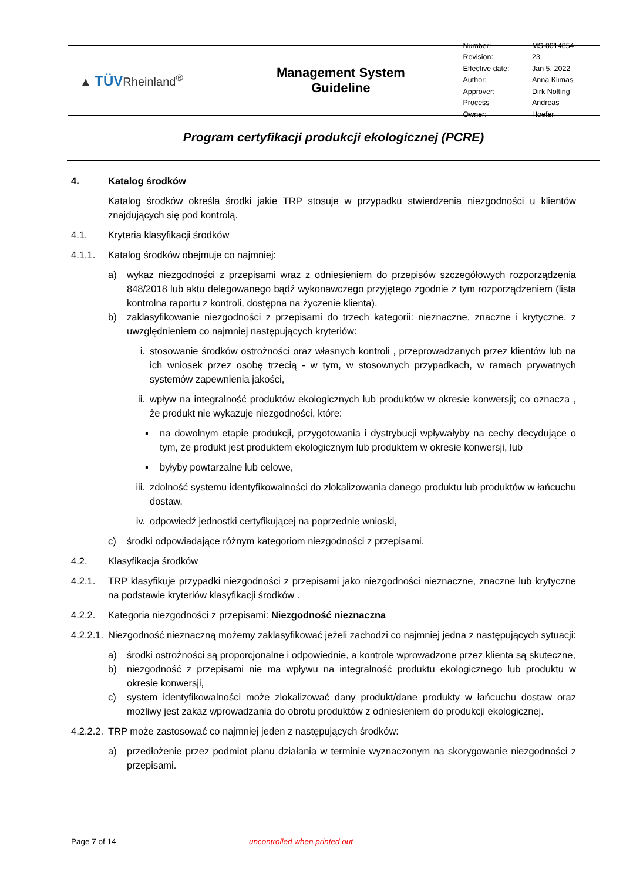▲ TÜVRheinland<sup>®</sup>
Management System
Guideline
| Number: | MS-0014854 |
| Revision: | 23 |
| Effective date: | Jan 5, 2022 |
| Author: | Anna Klimas |
| Approver: | Dirk Nolting |
| Process Owner: | Andreas Hoefer |
Program certyfikacji produkcji ekologicznej (PCRE)
4. Katalog środków
Katalog środków określa środki jakie TRP stosuje w przypadku stwierdzenia niezgodności u klientów znajdujących się pod kontrolą.
4.1. Kryteria klasyfikacji środków
4.1.1. Katalog środków obejmuje co najmniej:
a) wykaz niezgodności z przepisami wraz z odniesieniem do przepisów szczegółowych rozporządzenia 848/2018 lub aktu delegowanego bądź wykonawczego przyjętego zgodnie z tym rozporządzeniem (lista kontrolna raportu z kontroli, dostępna na życzenie klienta),
b) zaklasyfikowanie niezgodności z przepisami do trzech kategorii: nieznaczne, znaczne i krytyczne, z uwzględnieniem co najmniej następujących kryteriów:
i. stosowanie środków ostrożności oraz własnych kontroli , przeprowadzanych przez klientów lub na ich wniosek przez osobę trzecią - w tym, w stosownych przypadkach, w ramach prywatnych systemów zapewnienia jakości,
ii. wpływ na integralność produktów ekologicznych lub produktów w okresie konwersji; co oznacza , że produkt nie wykazuje niezgodności, które:
▪ na dowolnym etapie produkcji, przygotowania i dystrybucji wpływałyby na cechy decydujące o tym, że produkt jest produktem ekologicznym lub produktem w okresie konwersji, lub
▪ byłyby powtarzalne lub celowe,
iii. zdolność systemu identyfikowalności do zlokalizowania danego produktu lub produktów w łańcuchu dostaw,
iv. odpowiedź jednostki certyfikującej na poprzednie wnioski,
c) środki odpowiadające różnym kategoriom niezgodności z przepisami.
4.2. Klasyfikacja środków
4.2.1. TRP klasyfikuje przypadki niezgodności z przepisami jako niezgodności nieznaczne, znaczne lub krytyczne na podstawie kryteriów klasyfikacji środków .
4.2.2. Kategoria niezgodności z przepisami: Niezgodność nieznaczna
4.2.2.1. Niezgodność nieznaczną możemy zaklasyfikować jeżeli zachodzi co najmniej jedna z następujących sytuacji:
a) środki ostrożności są proporcjonalne i odpowiednie, a kontrole wprowadzone przez klienta są skuteczne,
b) niezgodność z przepisami nie ma wpływu na integralność produktu ekologicznego lub produktu w okresie konwersji,
c) system identyfikowalności może zlokalizować dany produkt/dane produkty w łańcuchu dostaw oraz możliwy jest zakaz wprowadzania do obrotu produktów z odniesieniem do produkcji ekologicznej.
4.2.2.2. TRP może zastosować co najmniej jeden z następujących środków:
a) przedłożenie przez podmiot planu działania w terminie wyznaczonym na skorygowanie niezgodności z przepisami.
Page 7 of 14 uncontrolled when printed out